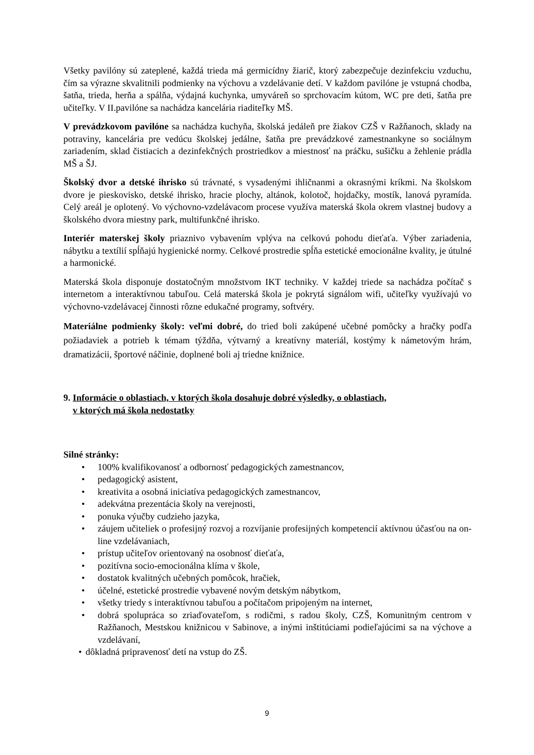Všetky pavilóny sú zateplené, každá trieda má germicídny žiarič, ktorý zabezpečuje dezinfekciu vzduchu, čím sa výrazne skvalitnili podmienky na výchovu a vzdelávanie detí. V každom pavilóne je vstupná chodba, šatňa, trieda, herňa a spálňa, výdajná kuchynka, umyváreň so sprchovacím kútom, WC pre deti, šatňa pre učiteľky. V II.pavilóne sa nachádza kancelária riaditeľky MŠ.
V prevádzkovom pavilóne sa nachádza kuchyňa, školská jedáleň pre žiakov CZŠ v Ražňanoch, sklady na potraviny, kancelária pre vedúcu školskej jedálne, šatňa pre prevádzkové zamestnankyne so sociálnym zariadením, sklad čistiacich a dezinfekčných prostriedkov a miestnosť na práčku, sušičku a žehlenie prádla MŠ a ŠJ.
Školský dvor a detské ihrisko sú trávnaté, s vysadenými ihličnanmi a okrasnými kríkmi. Na školskom dvore je pieskovisko, detské ihrisko, hracie plochy, altánok, kolotoč, hojdačky, mostík, lanová pyramída. Celý areál je oplotený. Vo výchovno-vzdelávacom procese využíva materská škola okrem vlastnej budovy a školského dvora miestny park, multifunkčné ihrisko.
Interiér materskej školy priaznivo vybavením vplýva na celkovú pohodu dieťaťa. Výber zariadenia, nábytku a textílií spĺňajú hygienické normy. Celkové prostredie spĺňa estetické emocionálne kvality, je útulné a harmonické.
Materská škola disponuje dostatočným množstvom IKT techniky. V každej triede sa nachádza počítač s internetom a interaktívnou tabuľou. Celá materská škola je pokrytá signálom wifi, učiteľky využívajú vo výchovno-vzdelávacej činnosti rôzne edukačné programy, softvéry.
Materiálne podmienky školy: veľmi dobré, do tried boli zakúpené učebné pomôcky a hračky podľa požiadaviek a potrieb k témam týždňa, výtvarný a kreatívny materiál, kostýmy k námetovým hrám, dramatizácii, športové náčinie, doplnené boli aj triedne knižnice.
9. Informácie o oblastiach, v ktorých škola dosahuje dobré výsledky, o oblastiach,
v ktorých má škola nedostatky
Silné stránky:
• 100% kvalifikovanosť a odbornosť pedagogických zamestnancov,
• pedagogický asistent,
• kreativita a osobná iniciatíva pedagogických zamestnancov,
• adekvátna prezentácia školy na verejnosti,
• ponuka výučby cudzieho jazyka,
• záujem učiteliek o profesijný rozvoj a rozvíjanie profesijných kompetencií aktívnou účasťou na on-line vzdelávaniach,
• prístup učiteľov orientovaný na osobnosť dieťaťa,
• pozitívna socio-emocionálna klíma v škole,
• dostatok kvalitných učebných pomôcok, hračiek,
• účelné, estetické prostredie vybavené novým detským nábytkom,
• všetky triedy s interaktívnou tabuľou a počítačom pripojeným na internet,
• dobrá spolupráca so zriaďovateľom, s rodičmi, s radou školy, CZŠ, Komunitným centrom v Ražňanoch, Mestskou knižnicou v Sabinove, a inými inštitúciami podieľajúcimi sa na výchove a vzdelávaní,
• dôkladná pripravenosť detí na vstup do ZŠ.
9